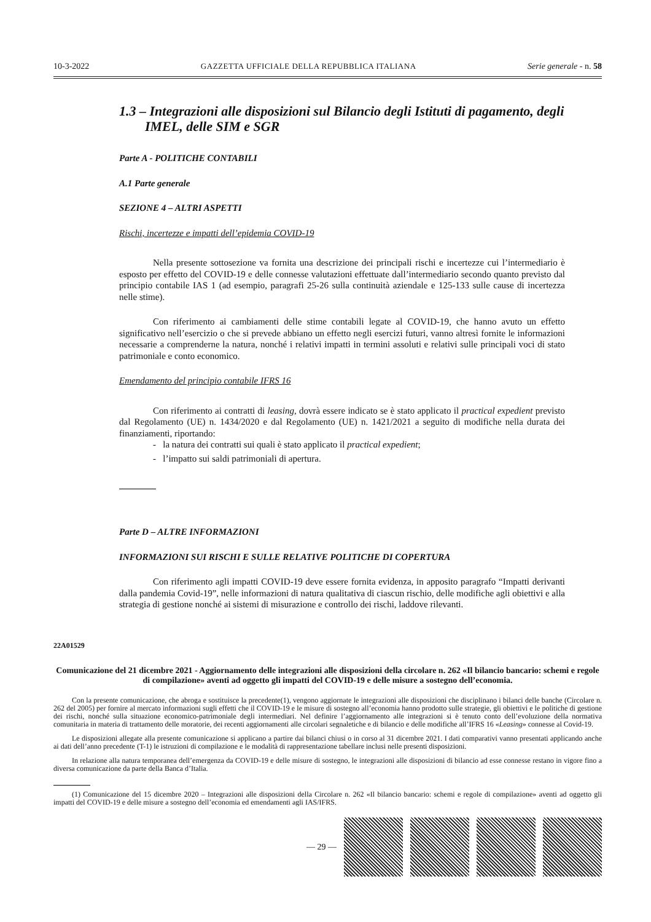10-3-2022 GAZZETTA UFFICIALE DELLA REPUBBLICA ITALIANA Serie generale - n. 58
1.3 – Integrazioni alle disposizioni sul Bilancio degli Istituti di pagamento, degli IMEL, delle SIM e SGR
Parte A - POLITICHE CONTABILI
A.1 Parte generale
SEZIONE 4 – ALTRI ASPETTI
Rischi, incertezze e impatti dell’epidemia COVID-19
Nella presente sottosezione va fornita una descrizione dei principali rischi e incertezze cui l’intermediario è esposto per effetto del COVID-19 e delle connesse valutazioni effettuate dall’intermediario secondo quanto previsto dal principio contabile IAS 1 (ad esempio, paragrafi 25-26 sulla continuità aziendale e 125-133 sulle cause di incertezza nelle stime).
Con riferimento ai cambiamenti delle stime contabili legate al COVID-19, che hanno avuto un effetto significativo nell’esercizio o che si prevede abbiano un effetto negli esercizi futuri, vanno altresì fornite le informazioni necessarie a comprenderne la natura, nonché i relativi impatti in termini assoluti e relativi sulle principali voci di stato patrimoniale e conto economico.
Emendamento del principio contabile IFRS 16
Con riferimento ai contratti di leasing, dovrà essere indicato se è stato applicato il practical expedient previsto dal Regolamento (UE) n. 1434/2020 e dal Regolamento (UE) n. 1421/2021 a seguito di modifiche nella durata dei finanziamenti, riportando:
- la natura dei contratti sui quali è stato applicato il practical expedient;
- l’impatto sui saldi patrimoniali di apertura.
Parte D – ALTRE INFORMAZIONI
INFORMAZIONI SUI RISCHI E SULLE RELATIVE POLITICHE DI COPERTURA
Con riferimento agli impatti COVID-19 deve essere fornita evidenza, in apposito paragrafo “Impatti derivanti dalla pandemia Covid-19”, nelle informazioni di natura qualitativa di ciascun rischio, delle modifiche agli obiettivi e alla strategia di gestione nonché ai sistemi di misurazione e controllo dei rischi, laddove rilevanti.
22A01529
Comunicazione del 21 dicembre 2021 - Aggiornamento delle integrazioni alle disposizioni della circolare n. 262 «Il bilancio bancario: schemi e regole di compilazione» aventi ad oggetto gli impatti del COVID-19 e delle misure a sostegno dell’economia.
Con la presente comunicazione, che abroga e sostituisce la precedente(1), vengono aggiornate le integrazioni alle disposizioni che disciplinano i bilanci delle banche (Circolare n. 262 del 2005) per fornire al mercato informazioni sugli effetti che il COVID-19 e le misure di sostegno all’economia hanno prodotto sulle strategie, gli obiettivi e le politiche di gestione dei rischi, nonché sulla situazione economico-patrimoniale degli intermediari. Nel definire l’aggiornamento alle integrazioni si è tenuto conto dell’evoluzione della normativa comunitaria in materia di trattamento delle moratorie, dei recenti aggiornamenti alle circolari segnaletiche e di bilancio e delle modifiche all’IFRS 16 «Leasing» connesse al Covid-19.
Le disposizioni allegate alla presente comunicazione si applicano a partire dai bilanci chiusi o in corso al 31 dicembre 2021. I dati comparativi vanno presentati applicando anche ai dati dell’anno precedente (T-1) le istruzioni di compilazione e le modalità di rappresentazione tabellare inclusi nelle presenti disposizioni.
In relazione alla natura temporanea dell’emergenza da COVID-19 e delle misure di sostegno, le integrazioni alle disposizioni di bilancio ad esse connesse restano in vigore fino a diversa comunicazione da parte della Banca d’Italia.
(1) Comunicazione del 15 dicembre 2020 – Integrazioni alle disposizioni della Circolare n. 262 «Il bilancio bancario: schemi e regole di compilazione» aventi ad oggetto gli impatti del COVID-19 e delle misure a sostegno dell’economia ed emendamenti agli IAS/IFRS.
— 29 —